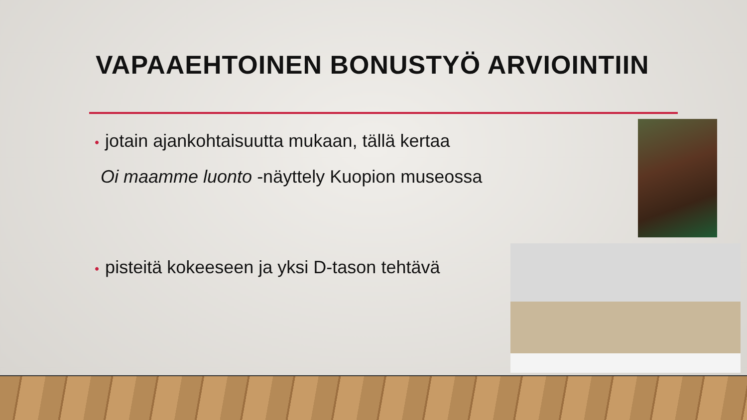VAPAAEHTOINEN BONUSTYÖ ARVIOINTIIN
• jotain ajankohtaisuutta mukaan, tällä kertaa
Oi maamme luonto -näyttely Kuopion museossa
• pisteitä kokeeseen ja yksi D-tason tehtävä